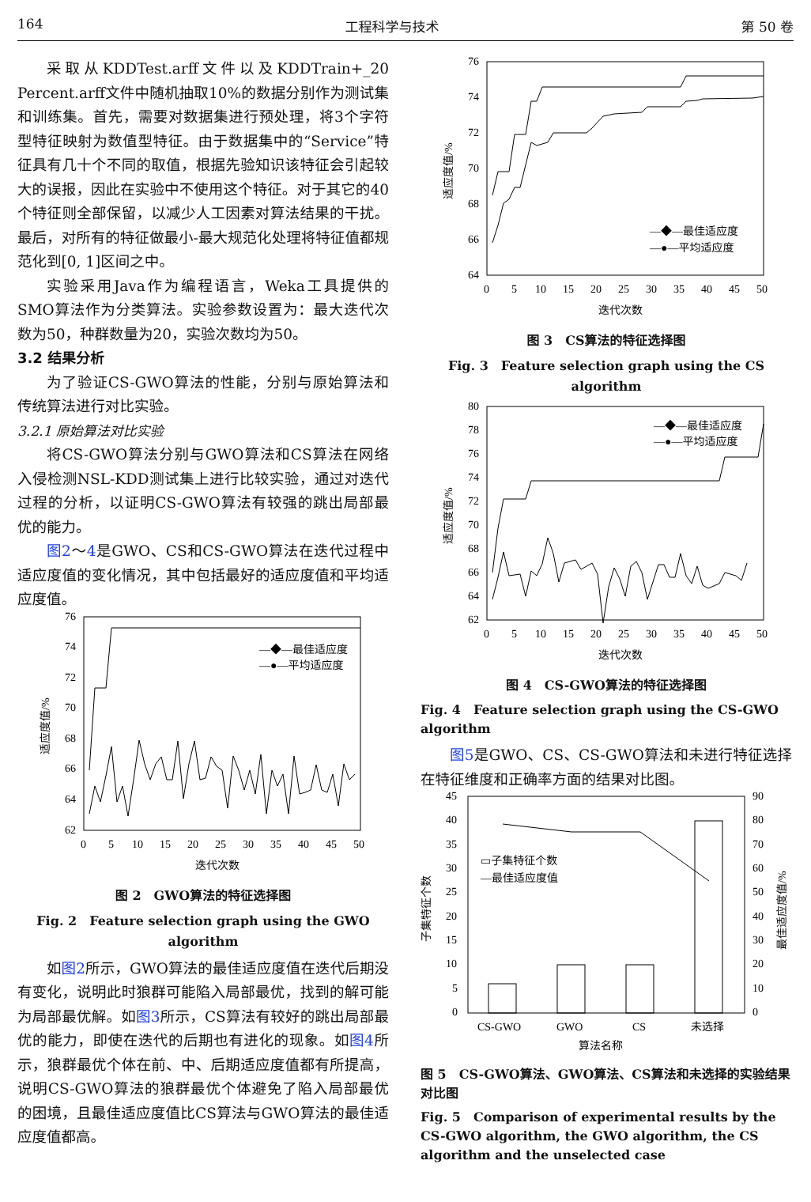164 工程科学与技术 第 50 卷
采取从KDDTest.arff文件以及KDDTrain+_20 Percent.arff文件中随机抽取10%的数据分别作为测试集和训练集。首先，需要对数据集进行预处理，将3个字符型特征映射为数值型特征。由于数据集中的“Service”特征具有几十个不同的取值，根据先验知识该特征会引起较大的误报，因此在实验中不使用这个特征。对于其它的40个特征则全部保留，以减少人工因素对算法结果的干扰。最后，对所有的特征做最小-最大规范化处理将特征值都规范化到[0, 1]区间之中。
实验采用Java作为编程语言，Weka工具提供的SMO算法作为分类算法。实验参数设置为：最大迭代次数为50，种群数量为20，实验次数均为50。
3.2 结果分析
为了验证CS-GWO算法的性能，分别与原始算法和传统算法进行对比实验。
3.2.1 原始算法对比实验
将CS-GWO算法分别与GWO算法和CS算法在网络入侵检测NSL-KDD测试集上进行比较实验，通过对迭代过程的分析，以证明CS-GWO算法有较强的跳出局部最优的能力。
图2～4是GWO、CS和CS-GWO算法在迭代过程中适应度值的变化情况，其中包括最好的适应度值和平均适应度值。
76
74
72
70
68
66
64
62
0
5
10
15
20
25
30
35
40
45
50
迭代次数
适应度值/%
—◆—最佳适应度
—●—平均适应度
图 2　GWO算法的特征选择图
Fig. 2　Feature selection graph using the GWO algorithm
如图2所示，GWO算法的最佳适应度值在迭代后期没有变化，说明此时狼群可能陷入局部最优，找到的解可能为局部最优解。如图3所示，CS算法有较好的跳出局部最优的能力，即使在迭代的后期也有进化的现象。如图4所示，狼群最优个体在前、中、后期适应度值都有所提高，说明CS-GWO算法的狼群最优个体避免了陷入局部最优的困境，且最佳适应度值比CS算法与GWO算法的最佳适应度值都高。
76
74
72
70
68
66
64
0
5
10
15
20
25
30
35
40
45
50
迭代次数
适应度值/%
—◆—最佳适应度
—●—平均适应度
图 3　CS算法的特征选择图
Fig. 3　Feature selection graph using the CS algorithm
80
78
76
74
72
70
68
66
64
62
0
5
10
15
20
25
30
35
40
45
50
迭代次数
适应度值/%
—◆—最佳适应度
—●—平均适应度
图 4　CS-GWO算法的特征选择图
Fig. 4　Feature selection graph using the CS-GWO algorithm
图5是GWO、CS、CS-GWO算法和未进行特征选择在特征维度和正确率方面的结果对比图。
45
40
35
30
25
20
15
10
5
0
90
80
70
60
50
40
30
20
10
0
CS-GWO
GWO
CS
未选择
算法名称
子集特征个数
最佳适应度值/%
▭子集特征个数
—最佳适应度值
图 5　CS-GWO算法、GWO算法、CS算法和未选择的实验结果对比图
Fig. 5　Comparison of experimental results by the CS-GWO algorithm, the GWO algorithm, the CS algorithm and the unselected case